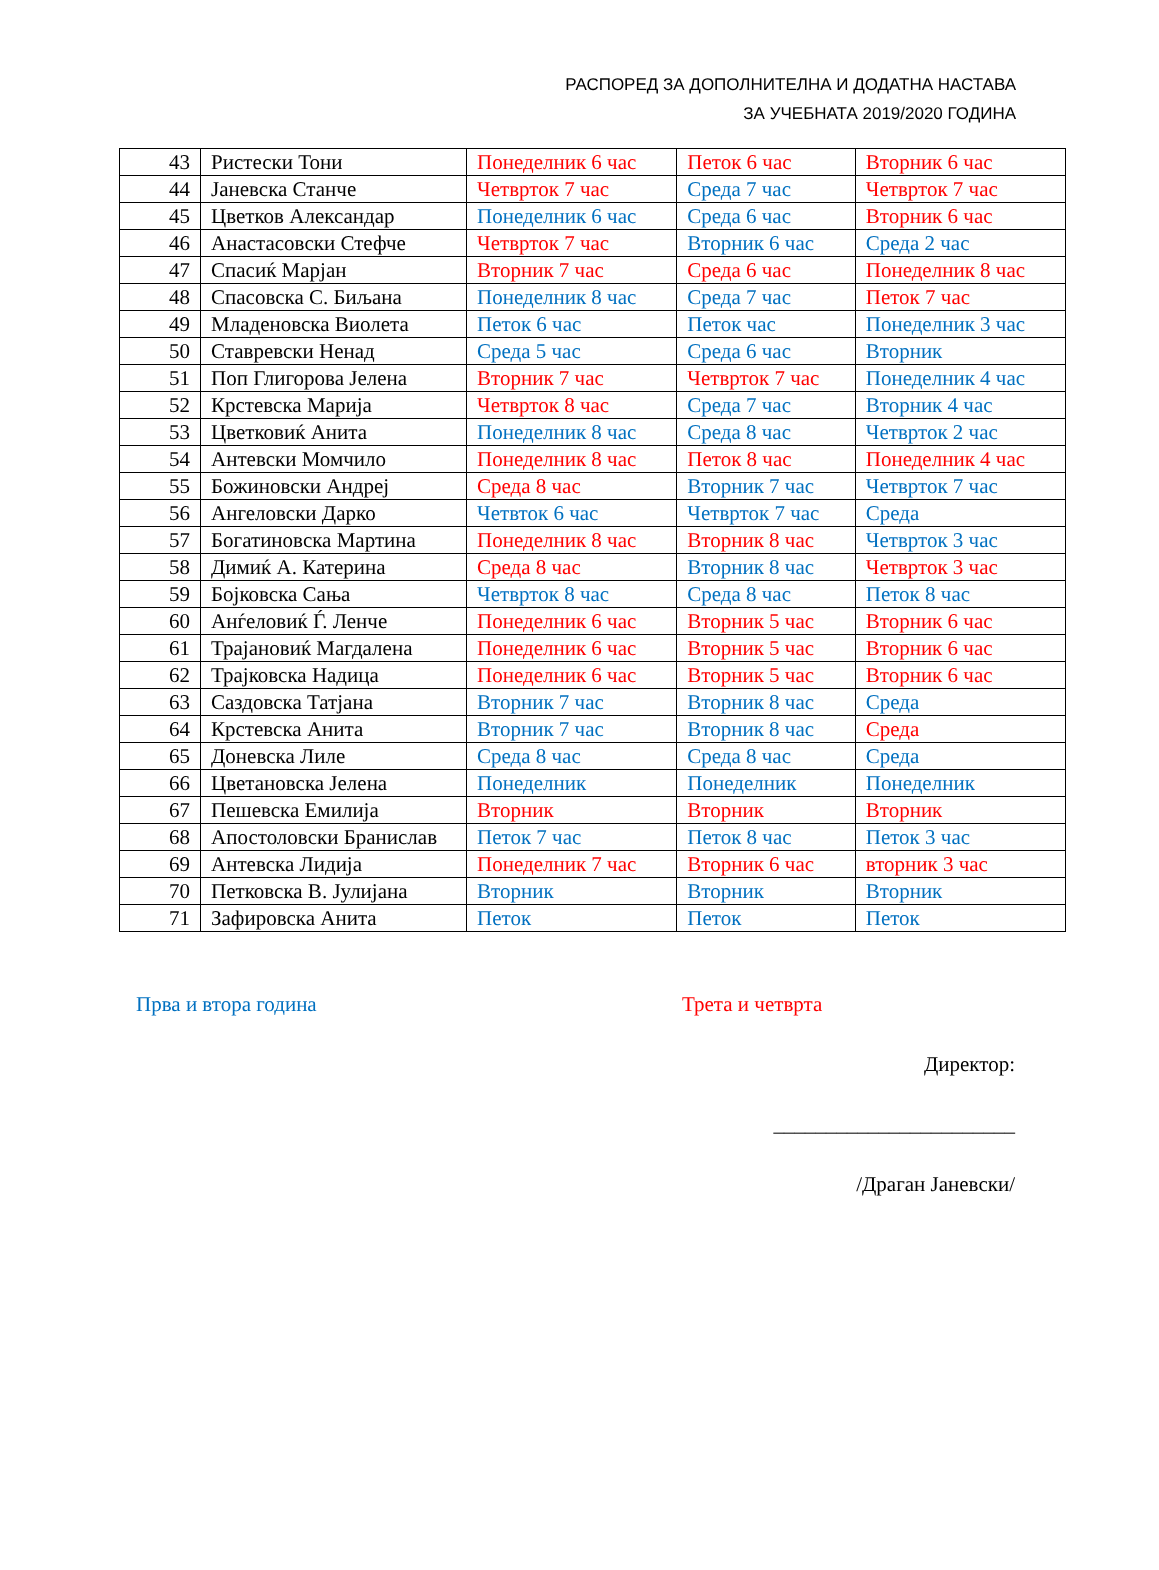РАСПОРЕД ЗА ДОПОЛНИТЕЛНА И ДОДАТНА НАСТАВА
ЗА УЧЕБНАТА 2019/2020 ГОДИНА
| 43 | Ристески Тони | Понеделник 6 час | Петок 6 час | Вторник 6 час |
| 44 | Јаневска Станче | Четврток 7 час | Среда 7 час | Четврток 7 час |
| 45 | Цветков Александар | Понеделник 6 час | Среда 6 час | Вторник 6 час |
| 46 | Анастасовски Стефче | Четврток 7 час | Вторник 6 час | Среда 2 час |
| 47 | Спасиќ Марјан | Вторник 7 час | Среда 6 час | Понеделник 8 час |
| 48 | Спасовска С. Биљана | Понеделник 8 час | Среда 7 час | Петок 7 час |
| 49 | Младеновска Виолета | Петок 6 час | Петок час | Понеделник 3 час |
| 50 | Ставревски Ненад | Среда 5 час | Среда 6 час | Вторник |
| 51 | Поп Глигорова Јелена | Вторник 7 час | Четврток 7 час | Понеделник 4 час |
| 52 | Крстевска Марија | Четврток 8 час | Среда 7 час | Вторник 4 час |
| 53 | Цветковиќ Анита | Понеделник 8 час | Среда 8 час | Четврток 2 час |
| 54 | Антевски Момчило | Понеделник 8 час | Петок 8 час | Понеделник 4 час |
| 55 | Божиновски Андреј | Среда 8 час | Вторник 7 час | Четврток 7 час |
| 56 | Ангеловски Дарко | Четвток 6 час | Четврток 7 час | Среда |
| 57 | Богатиновска Мартина | Понеделник 8 час | Вторник 8 час | Четврток 3 час |
| 58 | Димиќ А. Катерина | Среда 8 час | Вторник 8 час | Четврток 3 час |
| 59 | Бојковска Сања | Четврток 8 час | Среда 8 час | Петок 8 час |
| 60 | Анѓеловиќ Ѓ. Ленче | Понеделник 6 час | Вторник 5 час | Вторник 6 час |
| 61 | Трајановиќ Магдалена | Понеделник 6 час | Вторник 5 час | Вторник 6 час |
| 62 | Трајковска Надица | Понеделник 6 час | Вторник 5 час | Вторник 6 час |
| 63 | Саздовска Татјана | Вторник 7 час | Вторник 8 час | Среда |
| 64 | Крстевска Анита | Вторник 7 час | Вторник 8 час | Среда |
| 65 | Доневска Лиле | Среда 8 час | Среда 8 час | Среда |
| 66 | Цветановска Јелена | Понеделник | Понеделник | Понеделник |
| 67 | Пешевска Емилија | Вторник | Вторник | Вторник |
| 68 | Апостоловски Бранислав | Петок 7 час | Петок 8 час | Петок 3 час |
| 69 | Антевска Лидија | Понеделник 7 час | Вторник 6 час | вторник 3 час |
| 70 | Петковска В. Јулијана | Вторник | Вторник | Вторник |
| 71 | Зафировска Анита | Петок | Петок | Петок |
Прва и втора година Трета и четврта
Директор:
_______________________
/Драган Јаневски/